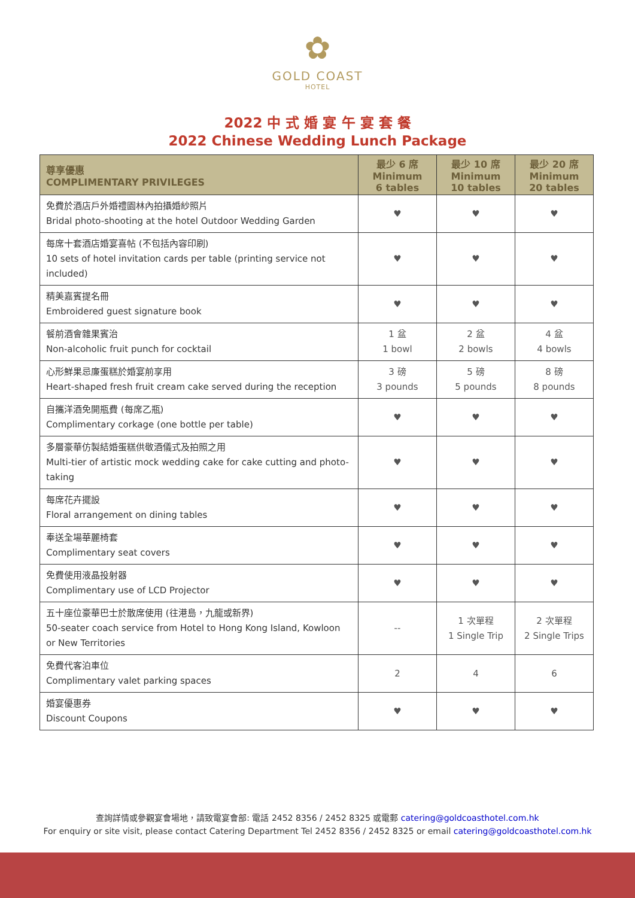✿
GOLD COAST
HOTEL
2022 中 式 婚 宴 午 宴 套 餐
2022 Chinese Wedding Lunch Package
| 尊享優惠 COMPLIMENTARY PRIVILEGES | 最少 6 席 Minimum 6 tables | 最少 10 席 Minimum 10 tables | 最少 20 席 Minimum 20 tables |
| --- | --- | --- | --- |
| 免費於酒店戶外婚禮園林內拍攝婚紗照片 Bridal photo-shooting at the hotel Outdoor Wedding Garden | ♥ | ♥ | ♥ |
| 每席十套酒店婚宴喜帖 (不包括內容印刷) 10 sets of hotel invitation cards per table (printing service not included) | ♥ | ♥ | ♥ |
| 精美嘉賓提名冊 Embroidered guest signature book | ♥ | ♥ | ♥ |
| 餐前酒會雜果賓治 Non-alcoholic fruit punch for cocktail | 1 盆 1 bowl | 2 盆 2 bowls | 4 盆 4 bowls |
| 心形鮮果忌廉蛋糕於婚宴前享用 Heart-shaped fresh fruit cream cake served during the reception | 3 磅 3 pounds | 5 磅 5 pounds | 8 磅 8 pounds |
| 自攜洋酒免開瓶費 (每席乙瓶) Complimentary corkage (one bottle per table) | ♥ | ♥ | ♥ |
| 多層豪華仿製結婚蛋糕供敬酒儀式及拍照之用 Multi-tier of artistic mock wedding cake for cake cutting and photo-taking | ♥ | ♥ | ♥ |
| 每席花卉擺設 Floral arrangement on dining tables | ♥ | ♥ | ♥ |
| 奉送全場華麗椅套 Complimentary seat covers | ♥ | ♥ | ♥ |
| 免費使用液晶投射器 Complimentary use of LCD Projector | ♥ | ♥ | ♥ |
| 五十座位豪華巴士於散席使用 (往港島，九龍或新界) 50-seater coach service from Hotel to Hong Kong Island, Kowloon or New Territories | -- | 1 次單程 1 Single Trip | 2 次單程 2 Single Trips |
| 免費代客泊車位 Complimentary valet parking spaces | 2 | 4 | 6 |
| 婚宴優惠券 Discount Coupons | ♥ | ♥ | ♥ |
查詢詳情或參觀宴會場地，請致電宴會部: 電話 2452 8356 / 2452 8325 或電郵 catering@goldcoasthotel.com.hk
For enquiry or site visit, please contact Catering Department Tel 2452 8356 / 2452 8325 or email catering@goldcoasthotel.com.hk